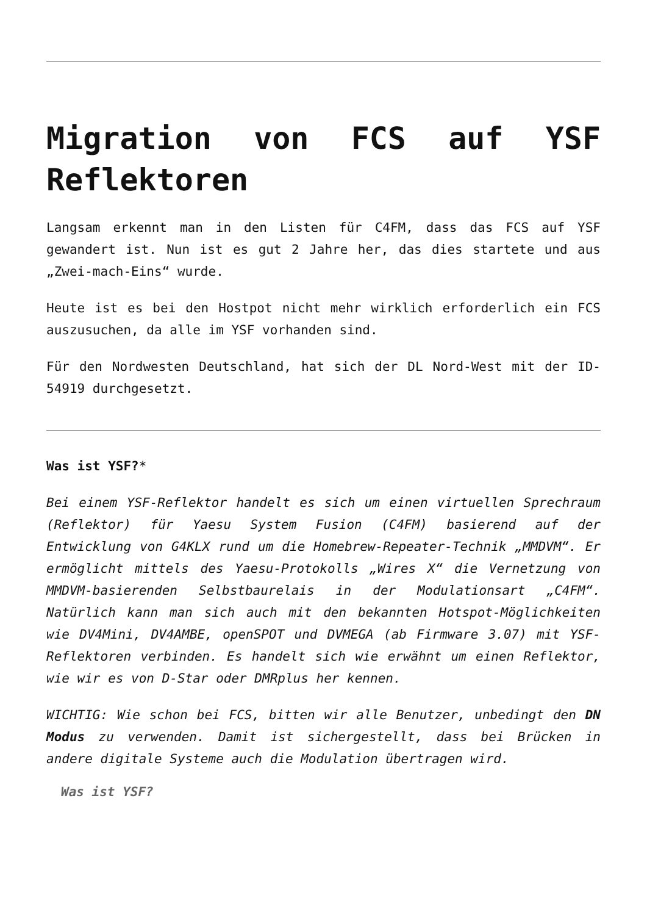Migration von FCS auf YSF Reflektoren
Langsam erkennt man in den Listen für C4FM, dass das FCS auf YSF gewandert ist. Nun ist es gut 2 Jahre her, das dies startete und aus „Zwei-mach-Eins“ wurde.
Heute ist es bei den Hostpot nicht mehr wirklich erforderlich ein FCS auszusuchen, da alle im YSF vorhanden sind.
Für den Nordwesten Deutschland, hat sich der DL Nord-West mit der ID-54919 durchgesetzt.
Was ist YSF?*
Bei einem YSF-Reflektor handelt es sich um einen virtuellen Sprechraum (Reflektor) für Yaesu System Fusion (C4FM) basierend auf der Entwicklung von G4KLX rund um die Homebrew-Repeater-Technik „MMDVM“. Er ermöglicht mittels des Yaesu-Protokolls „Wires X“ die Vernetzung von MMDVM-basierenden Selbstbaurelais in der Modulationsart „C4FM“. Natürlich kann man sich auch mit den bekannten Hotspot-Möglichkeiten wie DV4Mini, DV4AMBE, openSPOT und DVMEGA (ab Firmware 3.07) mit YSF-Reflektoren verbinden. Es handelt sich wie erwähnt um einen Reflektor, wie wir es von D-Star oder DMRplus her kennen.
WICHTIG: Wie schon bei FCS, bitten wir alle Benutzer, unbedingt den DN Modus zu verwenden. Damit ist sichergestellt, dass bei Brücken in andere digitale Systeme auch die Modulation übertragen wird.
Was ist YSF?